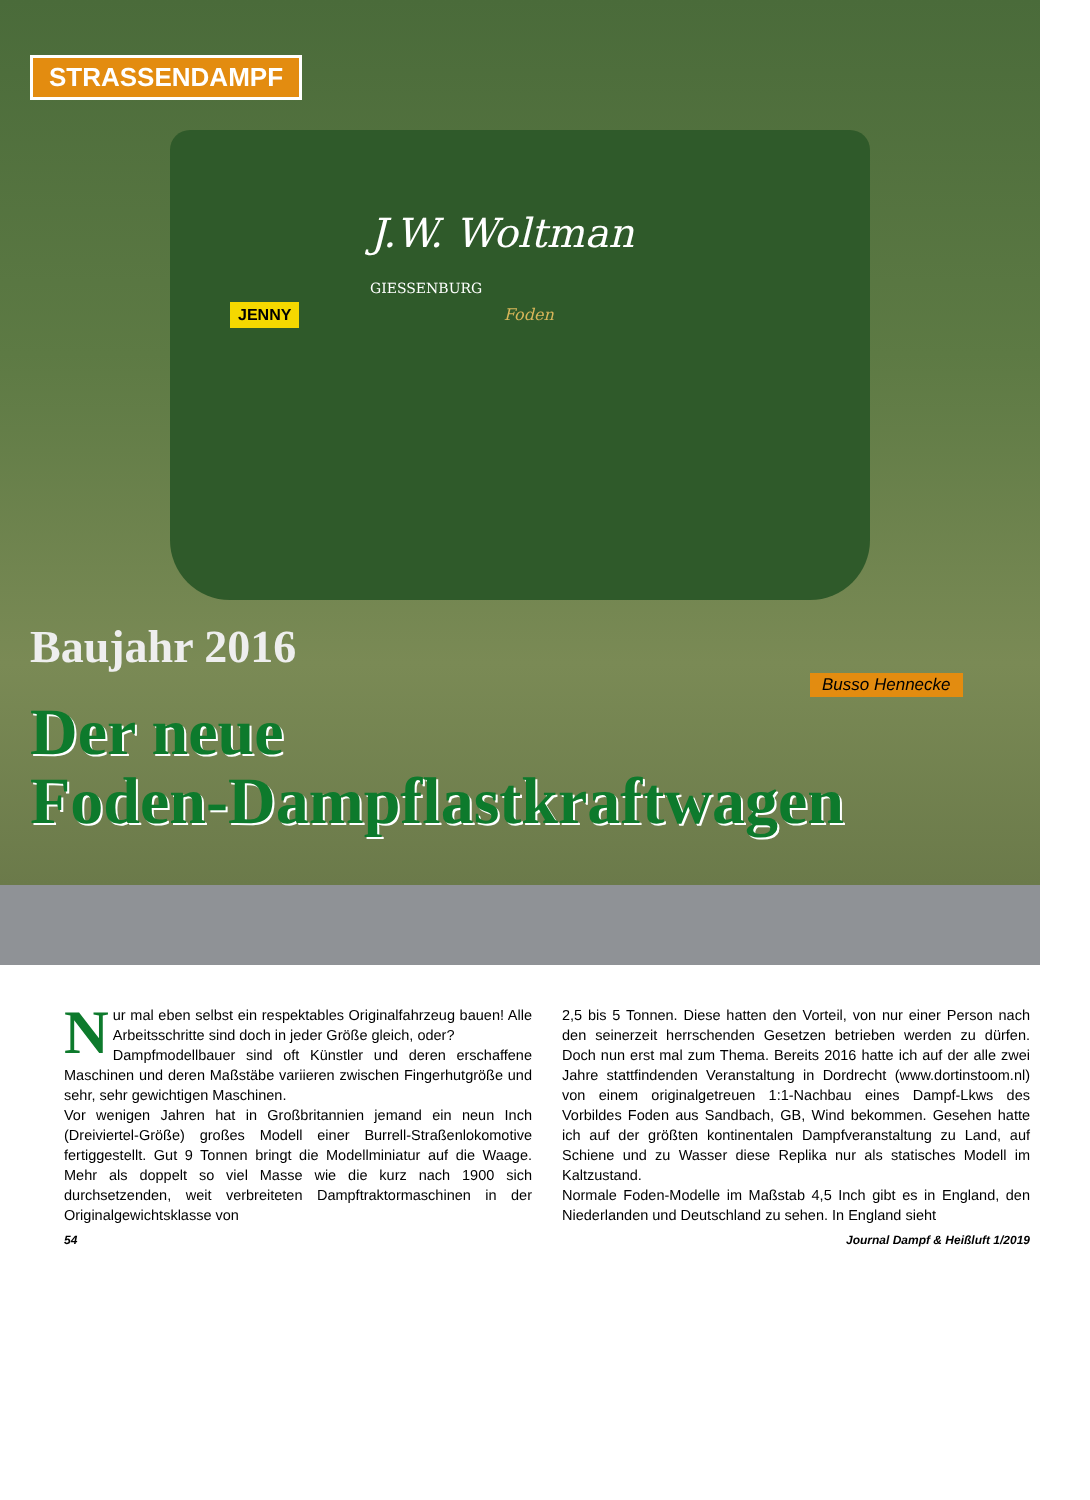STRASSENDAMPF
J.W. Woltman
GIESSENBURG
JENNY Foden
Baujahr 2016
Busso Hennecke
Der neue
Foden-Dampflastkraftwagen
Nur mal eben selbst ein respektables Originalfahrzeug bauen! Alle Arbeitsschritte sind doch in jeder Größe gleich, oder?
Dampfmodellbauer sind oft Künstler und deren erschaffene Maschinen und deren Maßstäbe variieren zwischen Fingerhutgröße und sehr, sehr gewichtigen Maschinen.
Vor wenigen Jahren hat in Großbritannien jemand ein neun Inch (Dreiviertel-Größe) großes Modell einer Burrell-Straßenlokomotive fertiggestellt. Gut 9 Tonnen bringt die Modellminiatur auf die Waage. Mehr als doppelt so viel Masse wie die kurz nach 1900 sich durchsetzenden, weit verbreiteten Dampftraktormaschinen in der Originalgewichtsklasse von
2,5 bis 5 Tonnen. Diese hatten den Vorteil, von nur einer Person nach den seinerzeit herrschenden Gesetzen betrieben werden zu dürfen. Doch nun erst mal zum Thema. Bereits 2016 hatte ich auf der alle zwei Jahre stattfindenden Veranstaltung in Dordrecht (www.dortinstoom.nl) von einem originalgetreuen 1:1-Nachbau eines Dampf-Lkws des Vorbildes Foden aus Sandbach, GB, Wind bekommen. Gesehen hatte ich auf der größten kontinentalen Dampfveranstaltung zu Land, auf Schiene und zu Wasser diese Replika nur als statisches Modell im Kaltzustand.
Normale Foden-Modelle im Maßstab 4,5 Inch gibt es in England, den Niederlanden und Deutschland zu sehen. In England sieht
54 Journal Dampf & Heißluft 1/2019